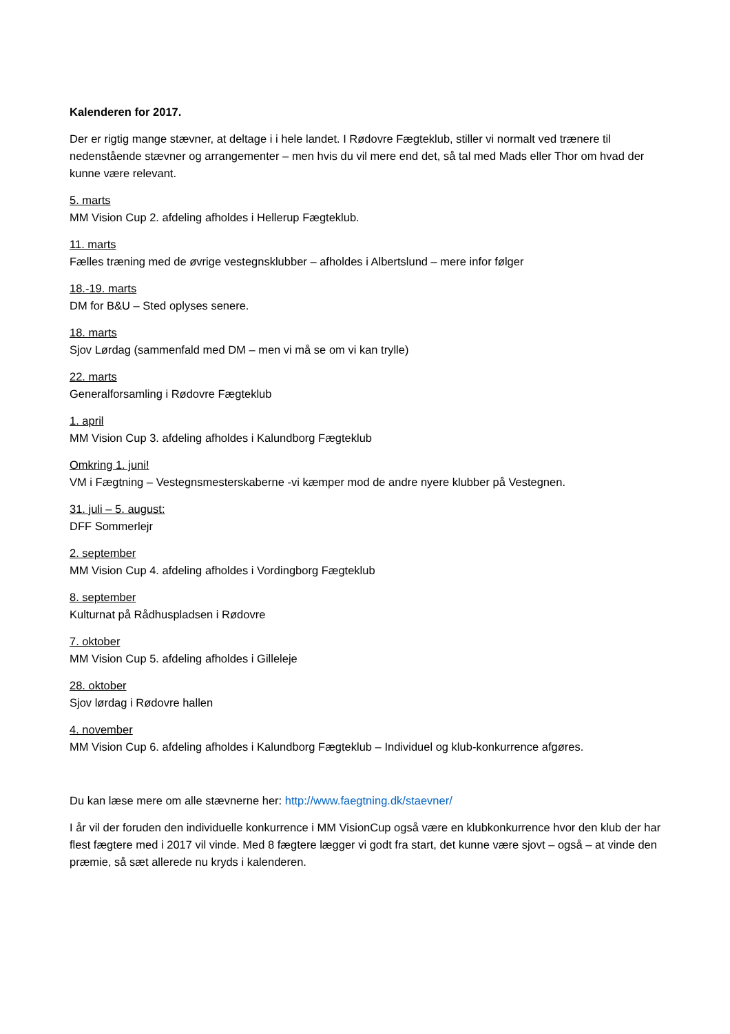Kalenderen for 2017.
Der er rigtig mange stævner, at deltage i i hele landet. I Rødovre Fægteklub, stiller vi normalt ved trænere til nedenstående stævner og arrangementer – men hvis du vil mere end det, så tal med Mads eller Thor om hvad der kunne være relevant.
5. marts
MM Vision Cup 2. afdeling afholdes i Hellerup Fægteklub.
11. marts
Fælles træning med de øvrige vestegnsklubber – afholdes i Albertslund – mere infor følger
18.-19. marts
DM for B&U – Sted oplyses senere.
18. marts
Sjov Lørdag (sammenfald med DM – men vi må se om vi kan trylle)
22. marts
Generalforsamling i Rødovre Fægteklub
1. april
MM Vision Cup 3. afdeling afholdes i Kalundborg Fægteklub
Omkring 1. juni!
VM i Fægtning – Vestegnsmesterskaberne -vi kæmper mod de andre nyere klubber på Vestegnen.
31. juli – 5. august:
DFF Sommerlejr
2. september
MM Vision Cup 4. afdeling afholdes i Vordingborg Fægteklub
8. september
Kulturnat på Rådhuspladsen i Rødovre
7. oktober
MM Vision Cup 5. afdeling afholdes i Gilleleje
28. oktober
Sjov lørdag i Rødovre hallen
4. november
MM Vision Cup 6. afdeling afholdes i Kalundborg Fægteklub – Individuel og klub-konkurrence afgøres.
Du kan læse mere om alle stævnerne her: http://www.faegtning.dk/staevner/
I år vil der foruden den individuelle konkurrence i MM VisionCup også være en klubkonkurrence hvor den klub der har flest fægtere med i 2017 vil vinde. Med 8 fægtere lægger vi godt fra start, det kunne være sjovt – også – at vinde den præmie, så sæt allerede nu kryds i kalenderen.